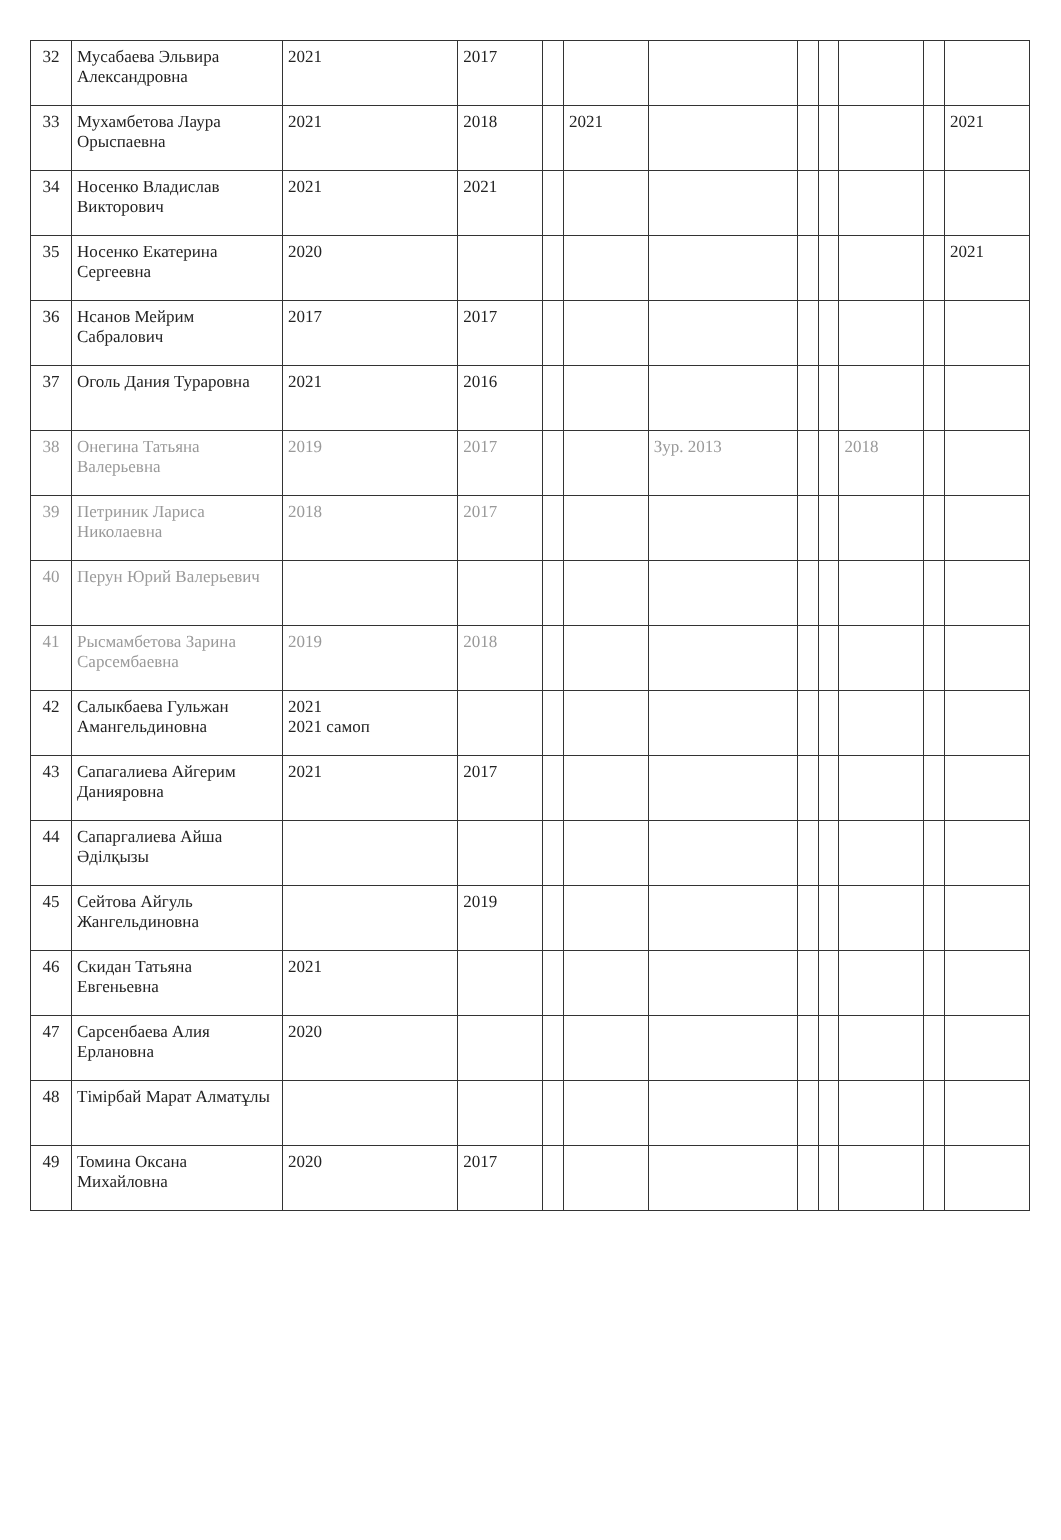| 32 | Мусабаева Эльвира Александровна | 2021 | 2017 | | | | | | | | |
| 33 | Мухамбетова Лаура Орыспаевна | 2021 | 2018 | | 2021 | | | | | | 2021 |
| 34 | Носенко Владислав Викторович | 2021 | 2021 | | | | | | | | |
| 35 | Носенко Екатерина Сергеевна | 2020 | | | | | | | | | 2021 |
| 36 | Нсанов Мейрим Сабралович | 2017 | 2017 | | | | | | | | |
| 37 | Оголь Дания Тураровна | 2021 | 2016 | | | | | | | | |
| 38 | Онегина Татьяна Валерьевна | 2019 | 2017 | | | Зур. 2013 | | | 2018 | | |
| 39 | Петриник Лариса Николаевна | 2018 | 2017 | | | | | | | | |
| 40 | Перун Юрий Валерьевич | | | | | | | | | | |
| 41 | Рысмамбетова Зарина Сарсембаевна | 2019 | 2018 | | | | | | | | |
| 42 | Салыкбаева Гульжан Амангельдиновна | 2021 2021 самоп | | | | | | | | | |
| 43 | Сапагалиева Айгерим Данияровна | 2021 | 2017 | | | | | | | | |
| 44 | Сапаргалиева Айша Әділқызы | | | | | | | | | | |
| 45 | Сейтова Айгуль Жангельдиновна | | 2019 | | | | | | | | |
| 46 | Скидан Татьяна Евгеньевна | 2021 | | | | | | | | | |
| 47 | Сарсенбаева Алия Ерлановна | 2020 | | | | | | | | | |
| 48 | Тімірбай Марат Алматұлы | | | | | | | | | | |
| 49 | Томина Оксана Михайловна | 2020 | 2017 | | | | | | | | |